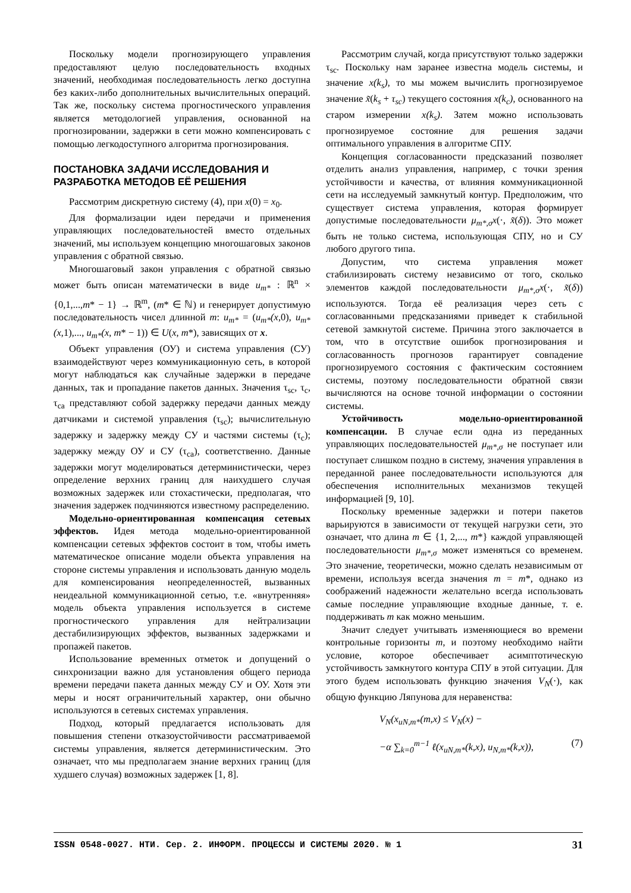Поскольку модели прогнозирующего управления предоставляют целую последовательность входных значений, необходимая последовательность легко доступна без каких-либо дополнительных вычислительных операций. Так же, поскольку система прогностического управления является методологией управления, основанной на прогнозировании, задержки в сети можно компенсировать с помощью легкодоступного алгоритма прогнозирования.
ПОСТАНОВКА ЗАДАЧИ ИССЛЕДОВАНИЯ И РАЗРАБОТКА МЕТОДОВ ЕЁ РЕШЕНИЯ
Рассмотрим дискретную систему (4), при x(0) = x<sub>0</sub>.
Для формализации идеи передачи и применения управляющих последовательностей вместо отдельных значений, мы используем концепцию многошаговых законов управления с обратной связью.
Многошаговый закон управления с обратной связью может быть описан математически в виде u<sub>m*</sub> : ℝ<sup>n</sup> × {0,1,...,m* − 1} → ℝ<sup>m</sup>, (m* ∈ ℕ) и генерирует допустимую последовательность чисел длинной m: u<sub>m*</sub> = (u<sub>m*</sub>(x,0), u<sub>m*</sub>(x,1),..., u<sub>m*</sub>(x, m* − 1)) ∈ U(x, m*), зависящих от x.
Объект управления (ОУ) и система управления (СУ) взаимодействуют через коммуникационную сеть, в которой могут наблюдаться как случайные задержки в передаче данных, так и пропадание пакетов данных. Значения τ<sub>sc</sub>, τ<sub>c</sub>, τ<sub>ca</sub> представляют собой задержку передачи данных между датчиками и системой управления (τ<sub>sc</sub>); вычислительную задержку и задержку между СУ и частями системы (τ<sub>c</sub>); задержку между ОУ и СУ (τ<sub>ca</sub>), соответственно. Данные задержки могут моделироваться детерминистически, через определение верхних границ для наихудшего случая возможных задержек или стохастически, предполагая, что значения задержек подчиняются известному распределению.
Модельно-ориентированная компенсация сетевых эффектов. Идея метода модельно-ориентированной компенсации сетевых эффектов состоит в том, чтобы иметь математическое описание модели объекта управления на стороне системы управления и использовать данную модель для компенсирования неопределенностей, вызванных неидеальной коммуникационной сетью, т.е. «внутренняя» модель объекта управления используется в системе прогностического управления для нейтрализации дестабилизирующих эффектов, вызванных задержками и пропажей пакетов.
Использование временных отметок и допущений о синхронизации важно для установления общего периода времени передачи пакета данных между СУ и ОУ. Хотя эти меры и носят ограничительный характер, они обычно используются в сетевых системах управления.
Подход, который предлагается использовать для повышения степени отказоустойчивости рассматриваемой системы управления, является детерминистическим. Это означает, что мы предполагаем знание верхних границ (для худшего случая) возможных задержек [1, 8].
Рассмотрим случай, когда присутствуют только задержки τ<sub>sc</sub>. Поскольку нам заранее известна модель системы, и значение x(k<sub>s</sub>), то мы можем вычислить прогнозируемое значение x̃(k<sub>s</sub> + τ<sub>sc</sub>) текущего состояния x(k<sub>c</sub>), основанного на старом измерении x(k<sub>s</sub>). Затем можно использовать прогнозируемое состояние для решения задачи оптимального управления в алгоритме СПУ.
Концепция согласованности предсказаний позволяет отделить анализ управления, например, с точки зрения устойчивости и качества, от влияния коммуникационной сети на исследуемый замкнутый контур. Предположим, что существует система управления, которая формирует допустимые последовательности μ<sub>m*,σ</sub>x(·, x̃(δ)). Это может быть не только система, использующая СПУ, но и СУ любого другого типа.
Допустим, что система управления может стабилизировать систему независимо от того, сколько элементов каждой последовательности μ<sub>m*,σ</sub>x(·, x̃(δ)) используются. Тогда её реализация через сеть с согласованными предсказаниями приведет к стабильной сетевой замкнутой системе. Причина этого заключается в том, что в отсутствие ошибок прогнозирования и согласованность прогнозов гарантирует совпадение прогнозируемого состояния с фактическим состоянием системы, поэтому последовательности обратной связи вычисляются на основе точной информации о состоянии системы.
Устойчивость модельно-ориентированной компенсации. В случае если одна из переданных управляющих последовательностей μ<sub>m*,σ</sub> не поступает или поступает слишком поздно в систему, значения управления в переданной ранее последовательности используются для обеспечения исполнительных механизмов текущей информацией [9, 10].
Поскольку временные задержки и потери пакетов варьируются в зависимости от текущей нагрузки сети, это означает, что длина m ∈ {1, 2,..., m*} каждой управляющей последовательности μ<sub>m*,σ</sub> может изменяться со временем. Это значение, теоретически, можно сделать независимым от времени, используя всегда значения m = m*, однако из соображений надежности желательно всегда использовать самые последние управляющие входные данные, т. е. поддерживать m как можно меньшим.
Значит следует учитывать изменяющиеся во времени контрольные горизонты m, и поэтому необходимо найти условие, которое обеспечивает асимптотическую устойчивость замкнутого контура СПУ в этой ситуации. Для этого будем использовать функцию значения V<sub>N</sub>(·), как общую функцию Ляпунова для неравенства:
V<sub>N</sub>(x<sub>uN,m*</sub>(m,x) ≤ V<sub>N</sub>(x) −
−α ∑<sub>k=0</sub><sup>m−1</sup> ℓ(x<sub>uN,m*</sub>(k,x), u<sub>N,m*</sub>(k,x)),
(7)
ISSN 0548-0027. НТИ. Сер. 2. ИНФОРМ. ПРОЦЕССЫ И СИСТЕМЫ 2020. № 1 31